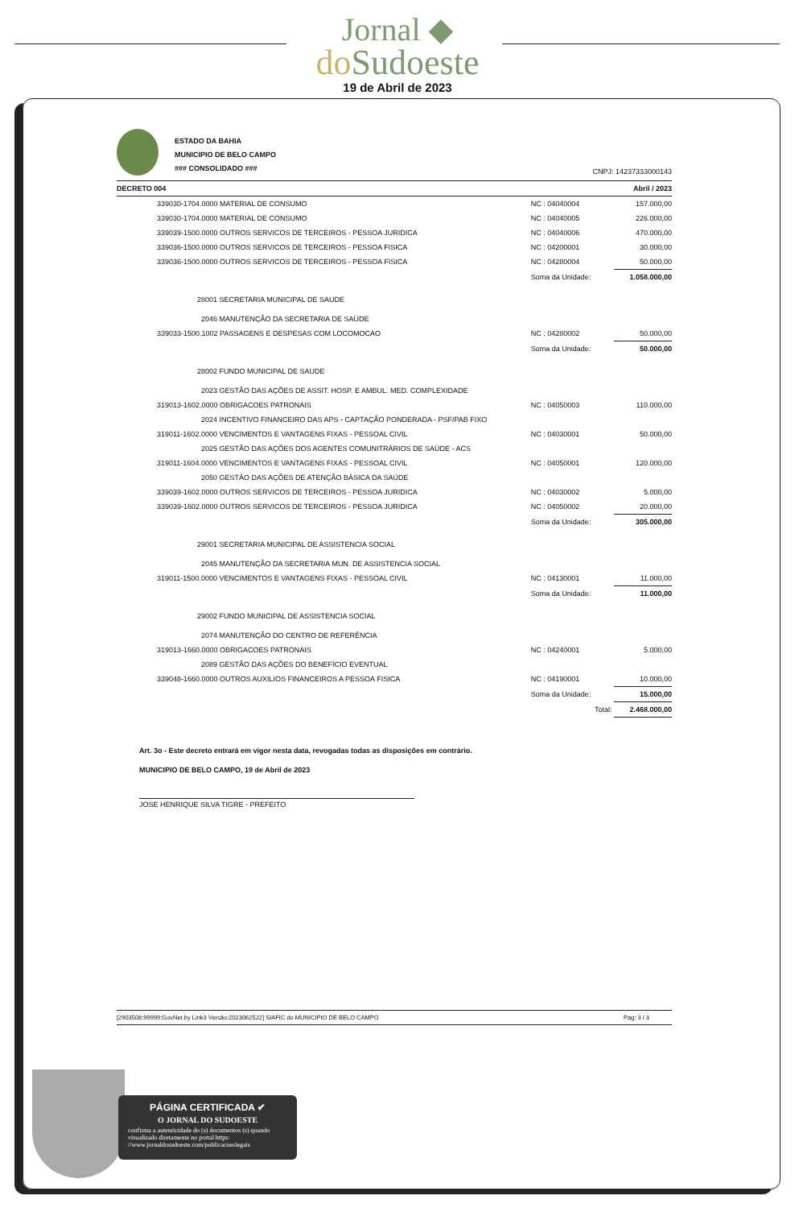Jornal ◆
do Sudoeste
19 de Abril de 2023
ESTADO DA BAHIA
MUNICIPIO DE BELO CAMPO
### CONSOLIDADO ###
CNPJ: 14237333000143
DECRETO 004 Abril / 2023
| 339030-1704.0000 MATERIAL DE CONSUMO | NC : 04040004 | 157.000,00 |
| 339030-1704.0000 MATERIAL DE CONSUMO | NC : 04040005 | 226.000,00 |
| 339039-1500.0000 OUTROS SERVICOS DE TERCEIROS - PESSOA JURIDICA | NC : 04040006 | 470.000,00 |
| 339036-1500.0000 OUTROS SERVICOS DE TERCEIROS - PESSOA FISICA | NC : 04200001 | 30.000,00 |
| 339036-1500.0000 OUTROS SERVICOS DE TERCEIROS - PESSOA FISICA | NC : 04280004 | 50.000,00 |
| | Soma da Unidade: | 1.058.000,00 |
| 28001 SECRETARIA MUNICIPAL DE SAUDE | | |
| 2046 MANUTENÇÃO DA SECRETARIA DE SAÚDE | | |
| 339033-1500.1002 PASSAGENS E DESPESAS COM LOCOMOCAO | NC : 04280002 | 50.000,00 |
| | Soma da Unidade: | 50.000,00 |
| 28002 FUNDO MUNICIPAL DE SAUDE | | |
| 2023 GESTÃO DAS AÇÕES DE ASSIT. HOSP. E AMBUL. MED. COMPLEXIDADE | | |
| 319013-1602.0000 OBRIGACOES PATRONAIS | NC : 04050003 | 110.000,00 |
| 2024 INCENTIVO FINANCEIRO DAS APS - CAPTAÇÃO PONDERADA - PSF/PAB FIXO | | |
| 319011-1602.0000 VENCIMENTOS E VANTAGENS FIXAS - PESSOAL CIVIL | NC : 04030001 | 50.000,00 |
| 2025 GESTÃO DAS AÇÕES DOS AGENTES COMUNITRÁRIOS DE SAÚDE - ACS | | |
| 319011-1604.0000 VENCIMENTOS E VANTAGENS FIXAS - PESSOAL CIVIL | NC : 04050001 | 120.000,00 |
| 2050 GESTÂO DAS AÇÕES DE ATENÇÃO BÁSICA DA SAÚDE | | |
| 339039-1602.0000 OUTROS SERVICOS DE TERCEIROS - PESSOA JURIDICA | NC : 04030002 | 5.000,00 |
| 339039-1602.0000 OUTROS SERVICOS DE TERCEIROS - PESSOA JURIDICA | NC : 04050002 | 20.000,00 |
| | Soma da Unidade: | 305.000,00 |
| 29001 SECRETARIA MUNICIPAL DE ASSISTENCIA SOCIAL | | |
| 2045 MANUTENÇÃO DA SECRETARIA MUN. DE ASSISTENCIA SOCIAL | | |
| 319011-1500.0000 VENCIMENTOS E VANTAGENS FIXAS - PESSOAL CIVIL | NC : 04130001 | 11.000,00 |
| | Soma da Unidade: | 11.000,00 |
| 29002 FUNDO MUNICIPAL DE ASSISTENCIA SOCIAL | | |
| 2074 MANUTENÇÃO DO CENTRO DE REFERÊNCIA | | |
| 319013-1660.0000 OBRIGACOES PATRONAIS | NC : 04240001 | 5.000,00 |
| 2089 GESTÃO DAS AÇÕES DO BENEFÍCIO EVENTUAL | | |
| 339048-1660.0000 OUTROS AUXILIOS FINANCEIROS A PESSOA FISICA | NC : 04190001 | 10.000,00 |
| | Soma da Unidade: | 15.000,00 |
| | Total: | 2.468.000,00 |
Art. 3o - Este decreto entrará em vigor nesta data, revogadas todas as disposições em contrário.
MUNICIPIO DE BELO CAMPO, 19 de Abril de 2023
JOSE HENRIQUE SILVA TIGRE - PREFEITO
[2903508:99999:GovNet by Link3 Versão:2023062522] SIAFIC do MUNICIPIO DE BELO CAMPO Pag: 3 / 3
PÁGINA CERTIFICADA ✔
O JORNAL DO SUDOESTE
confirma a autenticidade do (s) documentos (s) quando visualizado diretamente no portal https: //www.jornaldosudoeste.com/publicacoeslegais